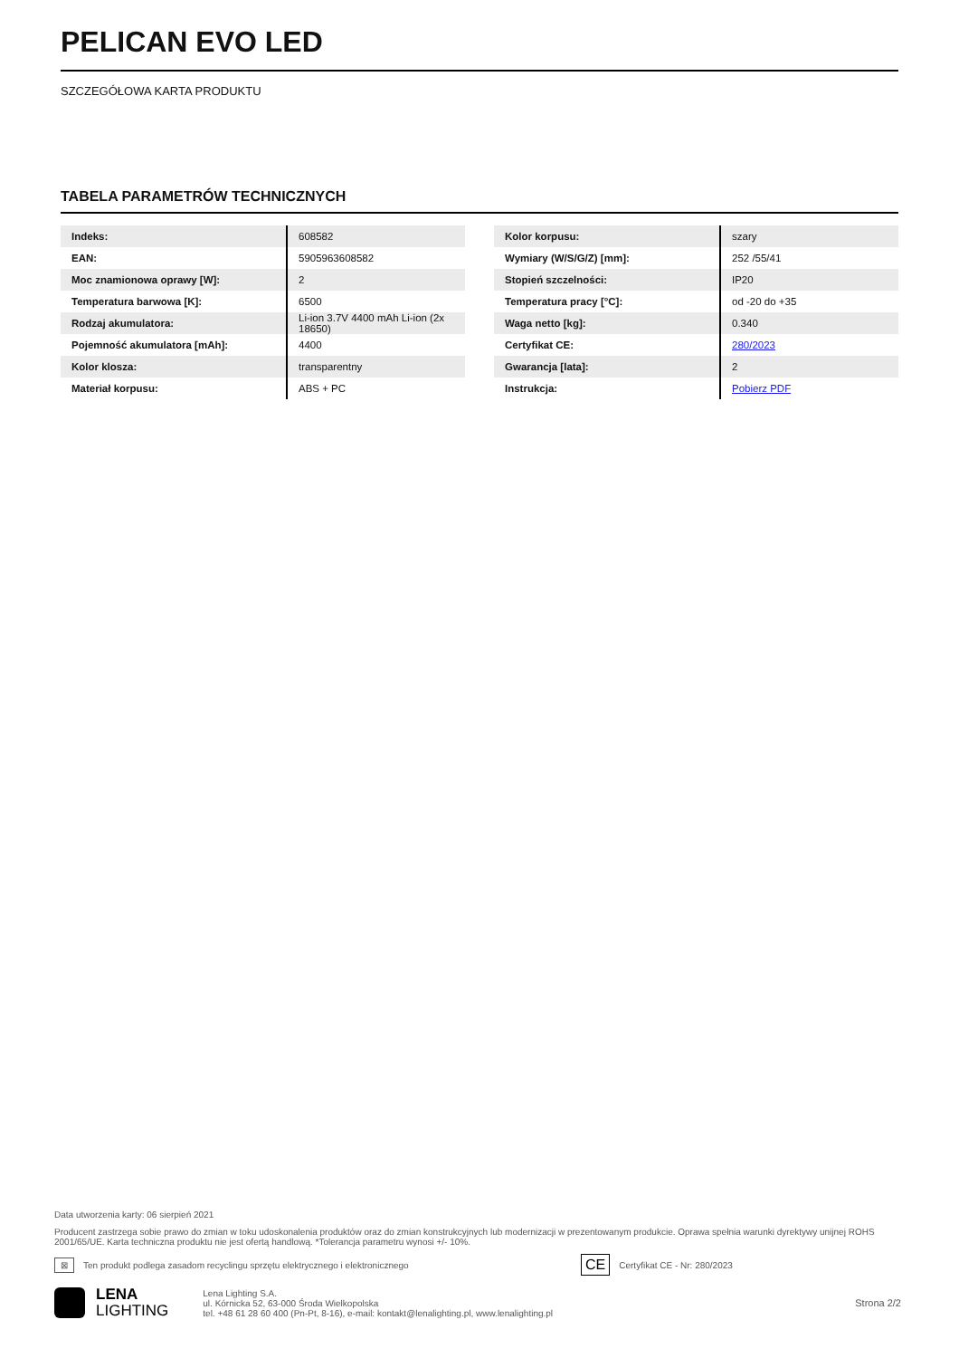PELICAN EVO LED
SZCZEGÓŁOWA KARTA PRODUKTU
TABELA PARAMETRÓW TECHNICZNYCH
| Indeks: | 608582 |
| EAN: | 5905963608582 |
| Moc znamionowa oprawy [W]: | 2 |
| Temperatura barwowa [K]: | 6500 |
| Rodzaj akumulatora: | Li-ion 3.7V 4400 mAh Li-ion (2x 18650) |
| Pojemność akumulatora [mAh]: | 4400 |
| Kolor klosza: | transparentny |
| Materiał korpusu: | ABS + PC |
| Kolor korpusu: | szary |
| Wymiary (W/S/G/Z) [mm]: | 252 /55/41 |
| Stopień szczelności: | IP20 |
| Temperatura pracy [°C]: | od -20 do +35 |
| Waga netto [kg]: | 0.340 |
| Certyfikat CE: | 280/2023 |
| Gwarancja [lata]: | 2 |
| Instrukcja: | Pobierz PDF |
Data utworzenia karty: 06 sierpień 2021
Producent zastrzega sobie prawo do zmian w toku udoskonalenia produktów oraz do zmian konstrukcyjnych lub modernizacji w prezentowanym produkcie. Oprawa spełnia warunki dyrektywy unijnej ROHS 2001/65/UE. Karta techniczna produktu nie jest ofertą handlową. *Tolerancja parametru wynosi +/- 10%.
⊠ Ten produkt podlega zasadom recyclingu sprzętu elektrycznego i elektronicznego CE Certyfikat CE - Nr: 280/2023
LENA
LIGHTING
Lena Lighting S.A.
ul. Kórnicka 52, 63-000 Środa Wielkopolska
tel. +48 61 28 60 400 (Pn-Pt, 8-16), e-mail: kontakt@lenalighting.pl, www.lenalighting.pl
Strona 2/2